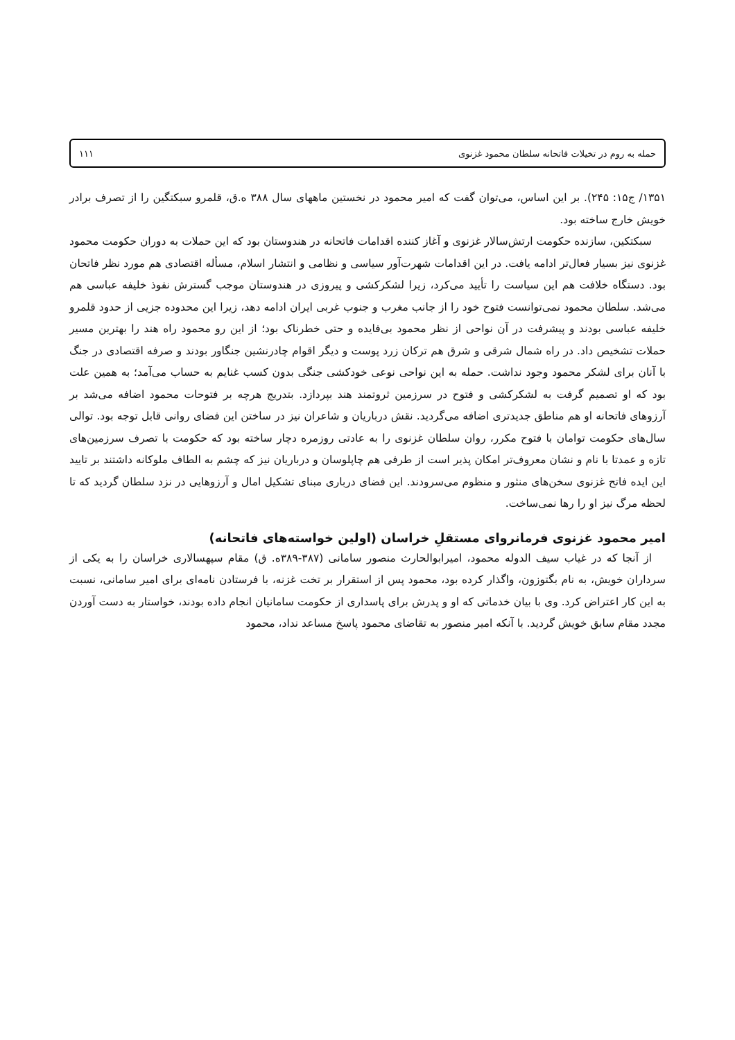حمله به روم در تخیلات فاتحانه سلطان محمود غزنوی ۱۱۱
۱۳۵۱/ ج۱۵: ۲۴۵). بر این اساس، می‌توان گفت که امیر محمود در نخستین ماههای سال ۳۸۸ ه.ق، قلمرو سبکتگین را از تصرف برادر خویش خارج ساخته بود.
سبکتکین، سازنده حکومت ارتش‌سالار غزنوی و آغاز کننده اقدامات فاتحانه در هندوستان بود که این حملات به دوران حکومت محمود غزنوی نیز بسیار فعال‌تر ادامه یافت. در این اقدامات شهرت‌آور سیاسی و نظامی و انتشار اسلام، مسأله اقتصادی هم مورد نظر فاتحان بود. دستگاه خلافت هم این سیاست را تأیید می‌کرد، زیرا لشکرکشی و پیروزی در هندوستان موجب گسترش نفوذ خلیفه عباسی هم می‌شد. سلطان محمود نمی‌توانست فتوح خود را از جانب مغرب و جنوب غربی ایران ادامه دهد، زیرا این محدوده جزیی از حدود قلمرو خلیفه عباسی بودند و پیشرفت در آن نواحی از نظر محمود بی‌فایده و حتی خطرناک بود؛ از این رو محمود راه هند را بهترین مسیر حملات تشخیص داد. در راه شمال شرقی و شرق هم ترکان زرد پوست و دیگر اقوام چادرنشین جنگاور بودند و صرفه اقتصادی در جنگ با آنان برای لشکر محمود وجود نداشت. حمله به این نواحی نوعی خودکشی جنگی بدون کسب غنایم به حساب می‌آمد؛ به همین علت بود که او تصمیم گرفت به لشکرکشی و فتوح در سرزمین ثروتمند هند بپردازد. بتدریج هرچه بر فتوحات محمود اضافه می‌شد بر آرزوهای فاتحانه او هم مناطق جدیدتری اضافه می‌گردید. نقش درباریان و شاعران نیز در ساختن این فضای روانی قابل توجه بود. توالی سال‌های حکومت توامان با فتوح مکرر، روان سلطان غزنوی را به عادتی روزمره دچار ساخته بود که حکومت با تصرف سرزمین‌های تازه و عمدتا با نام و نشان معروف‌تر امکان پذیر است از طرفی هم چاپلوسان و درباریان نیز که چشم به الطاف ملوکانه داشتند بر تایید این ایده فاتح غزنوی سخن‌های منثور و منظوم می‌سرودند. این فضای درباری مبنای تشکیل امال و آرزوهایی در نزد سلطان گردید که تا لحظه مرگ نیز او را رها نمی‌ساخت.
امیر محمود غزنوی فرمانروای مستقلِ خراسان (اولین خواسته‌های فاتحانه)
از آنجا که در غیاب سیف الدوله محمود، امیرابوالحارث منصور سامانی (۳۸۷-۳۸۹ه. ق) مقام سپهسالاری خراسان را به یکی از سرداران خویش، به نام بگتوزون، واگذار کرده بود، محمود پس از استقرار بر تخت غزنه، با فرستادن نامه‌ای برای امیر سامانی، نسبت به این کار اعتراض کرد. وی با بیان خدماتی که او و پدرش برای پاسداری از حکومت سامانیان انجام داده بودند، خواستار به دست آوردن مجدد مقام سابق خویش گردید. با آنکه امیر منصور به تقاضای محمود پاسخ مساعد نداد، محمود